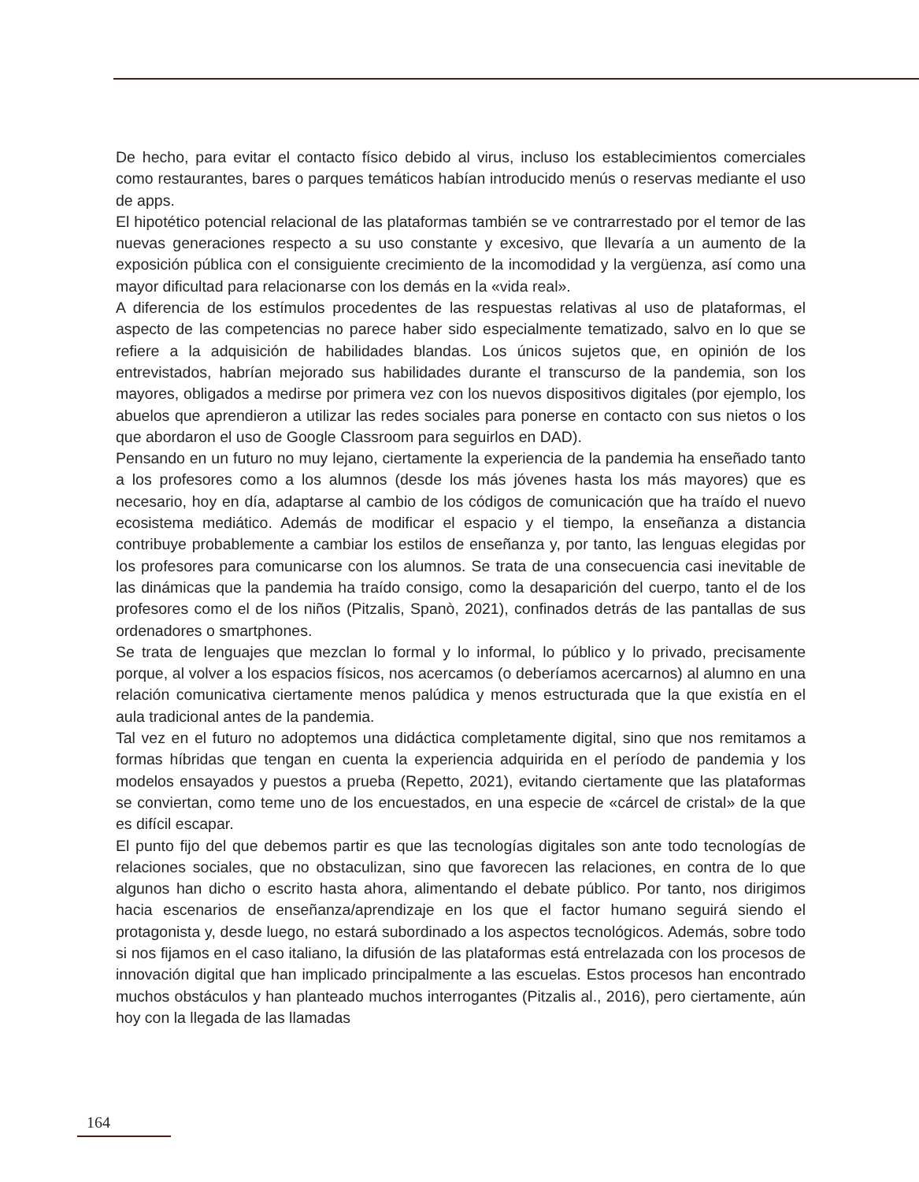De hecho, para evitar el contacto físico debido al virus, incluso los establecimientos comerciales como restaurantes, bares o parques temáticos habían introducido menús o reservas mediante el uso de apps.
El hipotético potencial relacional de las plataformas también se ve contrarrestado por el temor de las nuevas generaciones respecto a su uso constante y excesivo, que llevaría a un aumento de la exposición pública con el consiguiente crecimiento de la incomodidad y la vergüenza, así como una mayor dificultad para relacionarse con los demás en la «vida real».
A diferencia de los estímulos procedentes de las respuestas relativas al uso de plataformas, el aspecto de las competencias no parece haber sido especialmente tematizado, salvo en lo que se refiere a la adquisición de habilidades blandas. Los únicos sujetos que, en opinión de los entrevistados, habrían mejorado sus habilidades durante el transcurso de la pandemia, son los mayores, obligados a medirse por primera vez con los nuevos dispositivos digitales (por ejemplo, los abuelos que aprendieron a utilizar las redes sociales para ponerse en contacto con sus nietos o los que abordaron el uso de Google Classroom para seguirlos en DAD).
Pensando en un futuro no muy lejano, ciertamente la experiencia de la pandemia ha enseñado tanto a los profesores como a los alumnos (desde los más jóvenes hasta los más mayores) que es necesario, hoy en día, adaptarse al cambio de los códigos de comunicación que ha traído el nuevo ecosistema mediático. Además de modificar el espacio y el tiempo, la enseñanza a distancia contribuye probablemente a cambiar los estilos de enseñanza y, por tanto, las lenguas elegidas por los profesores para comunicarse con los alumnos. Se trata de una consecuencia casi inevitable de las dinámicas que la pandemia ha traído consigo, como la desaparición del cuerpo, tanto el de los profesores como el de los niños (Pitzalis, Spanò, 2021), confinados detrás de las pantallas de sus ordenadores o smartphones.
Se trata de lenguajes que mezclan lo formal y lo informal, lo público y lo privado, precisamente porque, al volver a los espacios físicos, nos acercamos (o deberíamos acercarnos) al alumno en una relación comunicativa ciertamente menos palúdica y menos estructurada que la que existía en el aula tradicional antes de la pandemia.
Tal vez en el futuro no adoptemos una didáctica completamente digital, sino que nos remitamos a formas híbridas que tengan en cuenta la experiencia adquirida en el período de pandemia y los modelos ensayados y puestos a prueba (Repetto, 2021), evitando ciertamente que las plataformas se conviertan, como teme uno de los encuestados, en una especie de «cárcel de cristal» de la que es difícil escapar.
El punto fijo del que debemos partir es que las tecnologías digitales son ante todo tecnologías de relaciones sociales, que no obstaculizan, sino que favorecen las relaciones, en contra de lo que algunos han dicho o escrito hasta ahora, alimentando el debate público. Por tanto, nos dirigimos hacia escenarios de enseñanza/aprendizaje en los que el factor humano seguirá siendo el protagonista y, desde luego, no estará subordinado a los aspectos tecnológicos. Además, sobre todo si nos fijamos en el caso italiano, la difusión de las plataformas está entrelazada con los procesos de innovación digital que han implicado principalmente a las escuelas. Estos procesos han encontrado muchos obstáculos y han planteado muchos interrogantes (Pitzalis al., 2016), pero ciertamente, aún hoy con la llegada de las llamadas
164